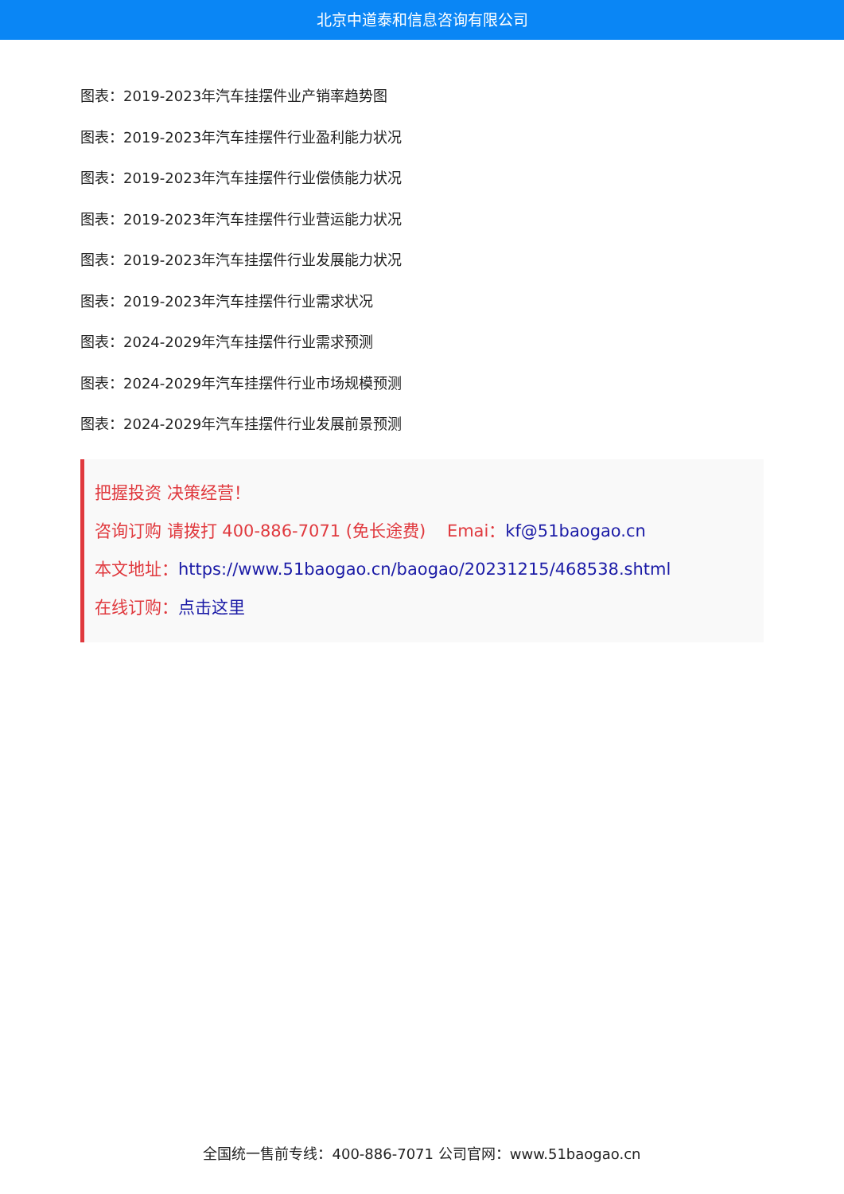北京中道泰和信息咨询有限公司
图表：2019-2023年汽车挂摆件业产销率趋势图
图表：2019-2023年汽车挂摆件行业盈利能力状况
图表：2019-2023年汽车挂摆件行业偿债能力状况
图表：2019-2023年汽车挂摆件行业营运能力状况
图表：2019-2023年汽车挂摆件行业发展能力状况
图表：2019-2023年汽车挂摆件行业需求状况
图表：2024-2029年汽车挂摆件行业需求预测
图表：2024-2029年汽车挂摆件行业市场规模预测
图表：2024-2029年汽车挂摆件行业发展前景预测
把握投资 决策经营！
咨询订购 请拨打 400-886-7071 (免长途费) Emai：kf@51baogao.cn
本文地址：https://www.51baogao.cn/baogao/20231215/468538.shtml
在线订购：点击这里
全国统一售前专线：400-886-7071 公司官网：www.51baogao.cn